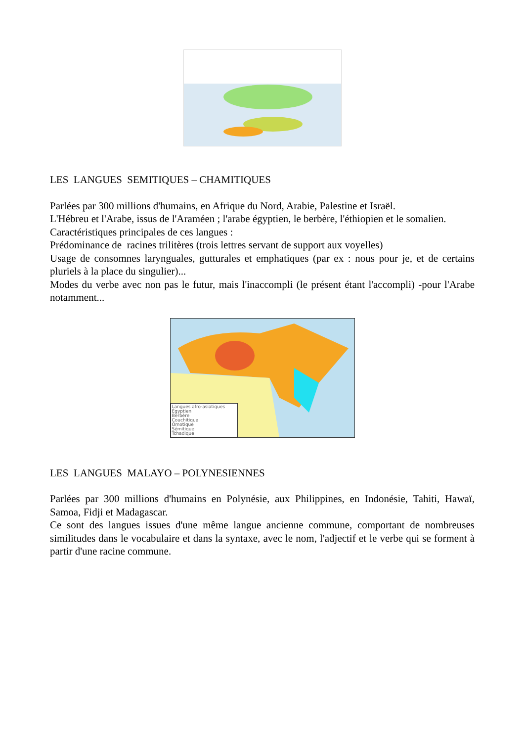LES LANGUES SEMITIQUES – CHAMITIQUES
Parlées par 300 millions d'humains, en Afrique du Nord, Arabie, Palestine et Israël.
L'Hébreu et l'Arabe, issus de l'Araméen ; l'arabe égyptien, le berbère, l'éthiopien et le somalien.
Caractéristiques principales de ces langues :
Prédominance de racines trilitères (trois lettres servant de support aux voyelles)
Usage de consomnes larynguales, gutturales et emphatiques (par ex : nous pour je, et de certains pluriels à la place du singulier)...
Modes du verbe avec non pas le futur, mais l'inaccompli (le présent étant l'accompli) -pour l'Arabe notamment...
Langues afro-asiatiques
Égyptien
Berbère
Couchitique
Omotique
Sémitique
Tchadique
LES LANGUES MALAYO – POLYNESIENNES
Parlées par 300 millions d'humains en Polynésie, aux Philippines, en Indonésie, Tahiti, Hawaï, Samoa, Fidji et Madagascar.
Ce sont des langues issues d'une même langue ancienne commune, comportant de nombreuses similitudes dans le vocabulaire et dans la syntaxe, avec le nom, l'adjectif et le verbe qui se forment à partir d'une racine commune.